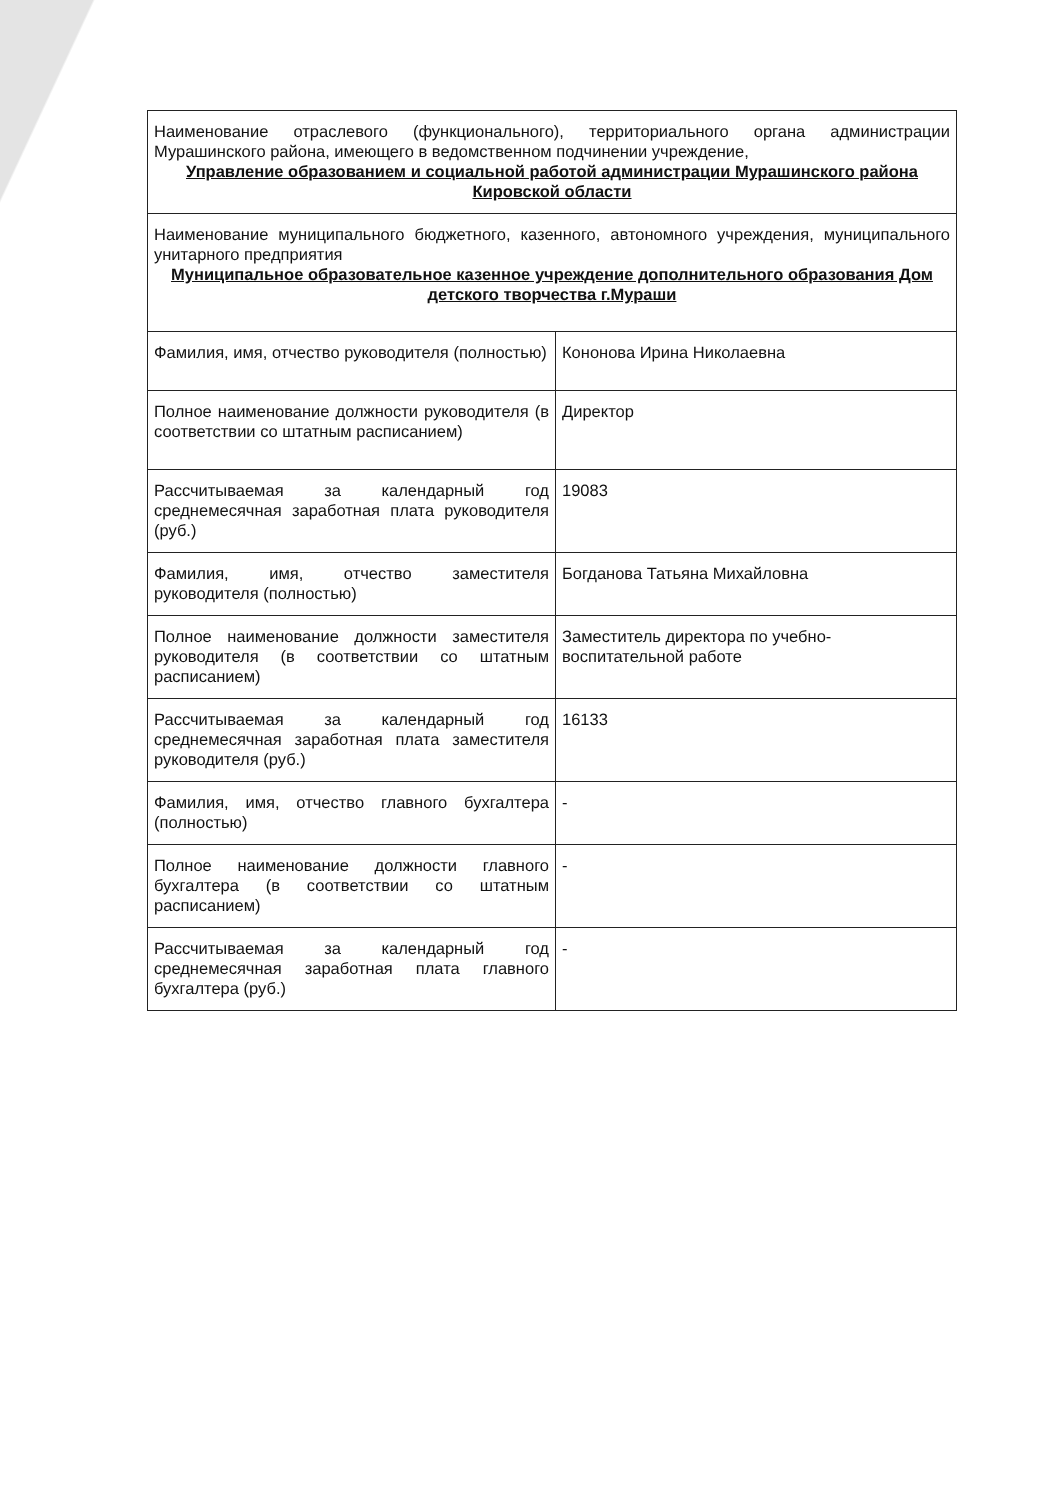| Наименование отраслевого (функционального), территориального органа администрации Мурашинского района, имеющего в ведомственном подчинении учреждение, Управление образованием и социальной работой администрации Мурашинского района Кировской области | |
| Наименование муниципального бюджетного, казенного, автономного учреждения, муниципального унитарного предприятия Муниципальное образовательное казенное учреждение дополнительного образования Дом детского творчества г.Мураши | |
| Фамилия, имя, отчество руководителя (полностью) | Кононова Ирина Николаевна |
| Полное наименование должности руководителя (в соответствии со штатным расписанием) | Директор |
| Рассчитываемая за календарный год среднемесячная заработная плата руководителя (руб.) | 19083 |
| Фамилия, имя, отчество заместителя руководителя (полностью) | Богданова Татьяна Михайловна |
| Полное наименование должности заместителя руководителя (в соответствии со штатным расписанием) | Заместитель директора по учебно-воспитательной работе |
| Рассчитываемая за календарный год среднемесячная заработная плата заместителя руководителя (руб.) | 16133 |
| Фамилия, имя, отчество главного бухгалтера (полностью) | - |
| Полное наименование должности главного бухгалтера (в соответствии со штатным расписанием) | - |
| Рассчитываемая за календарный год среднемесячная заработная плата главного бухгалтера (руб.) | - |